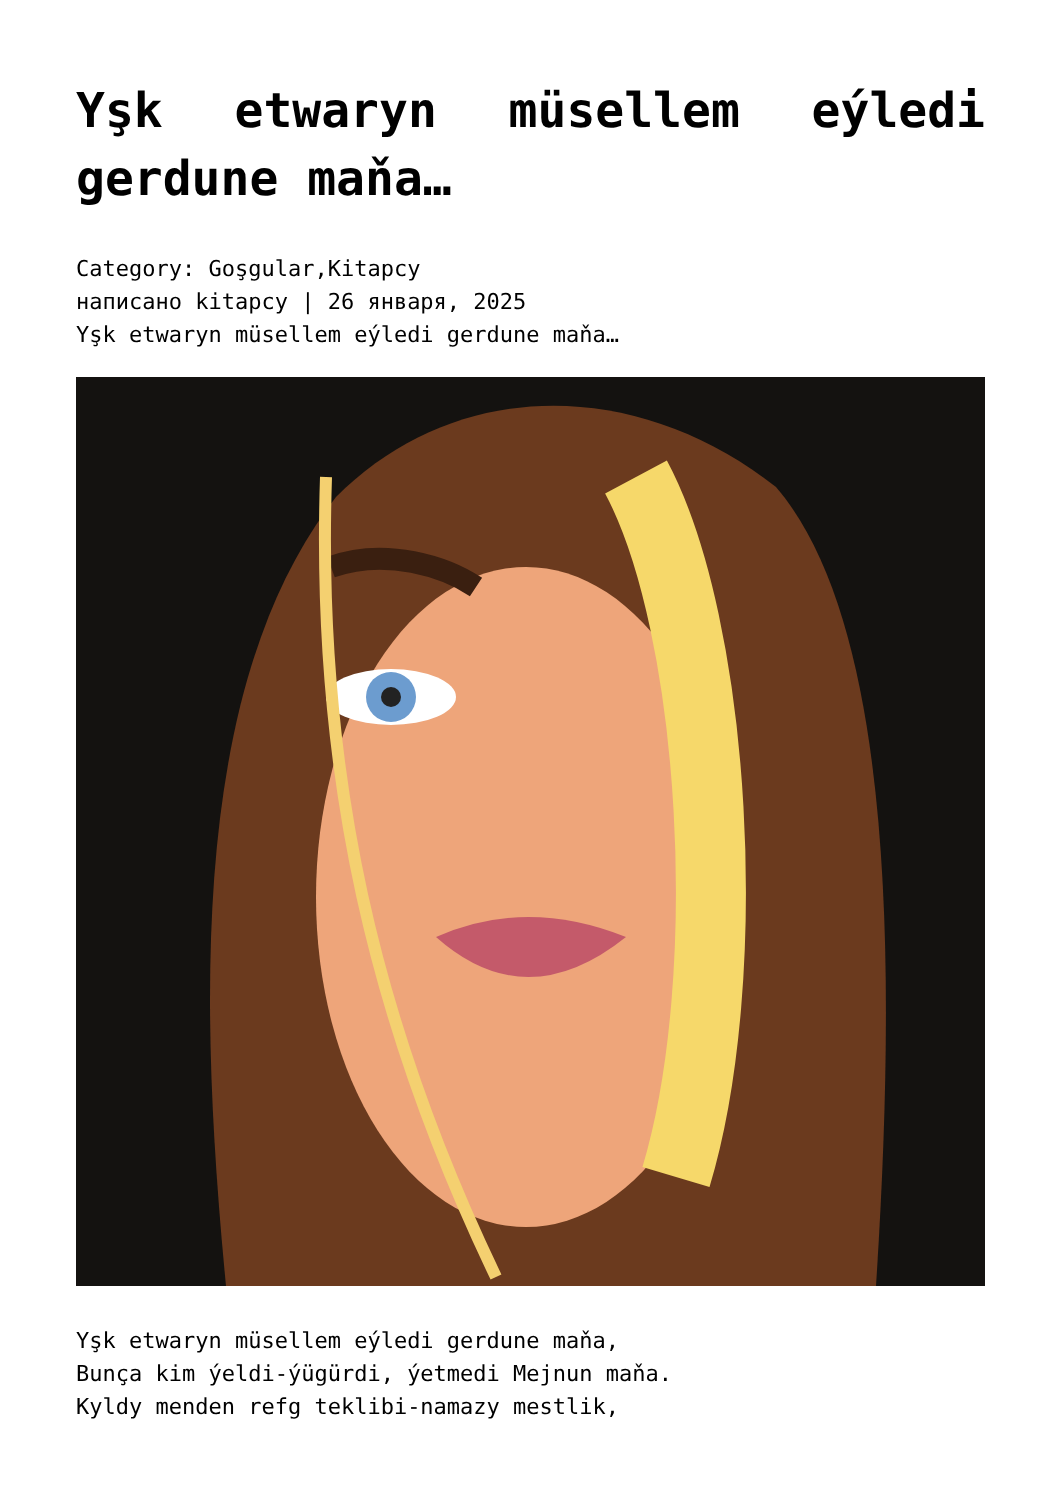Yşk etwaryn müsellem eýledi gerdune maňa…
Category: Goşgular,Kitapcy
написано kitapcy | 26 января, 2025
Yşk etwaryn müsellem eýledi gerdune maňa…
Yşk etwaryn müsellem eýledi gerdune maňa,
Bunça kim ýeldi-ýügürdi, ýetmedi Mejnun maňa.
Kyldy menden refg teklibi-namazy mestlik,